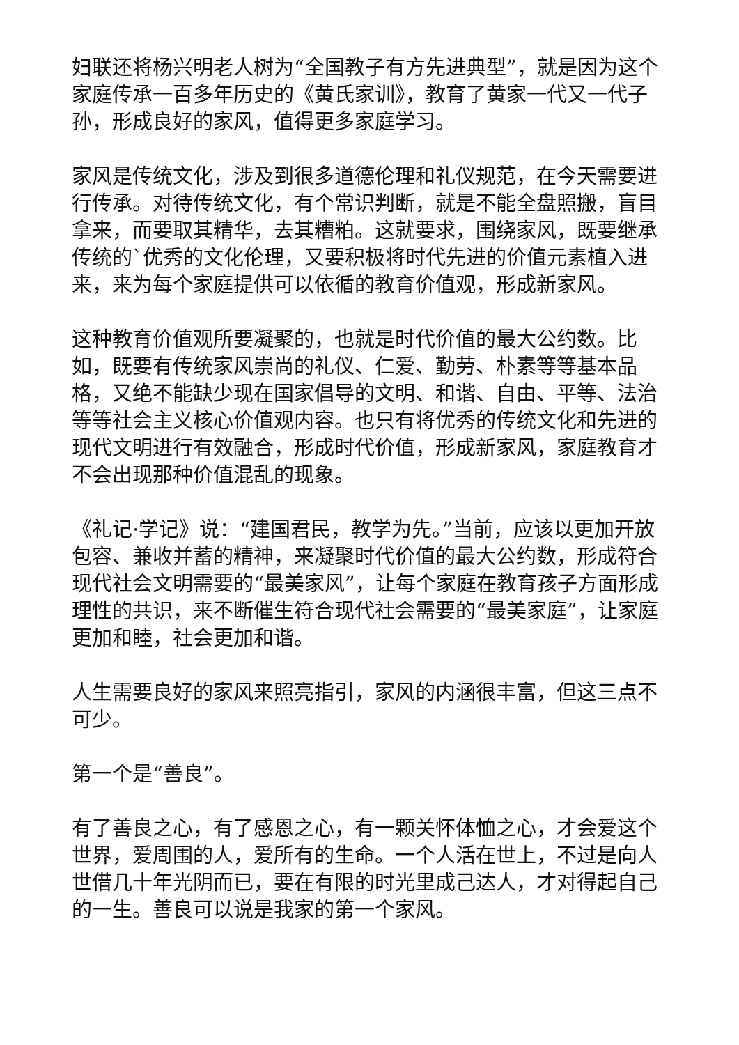妇联还将杨兴明老人树为“全国教子有方先进典型”，就是因为这个家庭传承一百多年历史的《黄氏家训》，教育了黄家一代又一代子孙，形成良好的家风，值得更多家庭学习。
家风是传统文化，涉及到很多道德伦理和礼仪规范，在今天需要进行传承。对待传统文化，有个常识判断，就是不能全盘照搬，盲目拿来，而要取其精华，去其糟粕。这就要求，围绕家风，既要继承传统的`优秀的文化伦理，又要积极将时代先进的价值元素植入进来，来为每个家庭提供可以依循的教育价值观，形成新家风。
这种教育价值观所要凝聚的，也就是时代价值的最大公约数。比如，既要有传统家风崇尚的礼仪、仁爱、勤劳、朴素等等基本品格，又绝不能缺少现在国家倡导的文明、和谐、自由、平等、法治等等社会主义核心价值观内容。也只有将优秀的传统文化和先进的现代文明进行有效融合，形成时代价值，形成新家风，家庭教育才不会出现那种价值混乱的现象。
《礼记·学记》说：“建国君民，教学为先。”当前，应该以更加开放包容、兼收并蓄的精神，来凝聚时代价值的最大公约数，形成符合现代社会文明需要的“最美家风”，让每个家庭在教育孩子方面形成理性的共识，来不断催生符合现代社会需要的“最美家庭”，让家庭更加和睦，社会更加和谐。
人生需要良好的家风来照亮指引，家风的内涵很丰富，但这三点不可少。
第一个是“善良”。
有了善良之心，有了感恩之心，有一颗关怀体恤之心，才会爱这个世界，爱周围的人，爱所有的生命。一个人活在世上，不过是向人世借几十年光阴而已，要在有限的时光里成己达人，才对得起自己的一生。善良可以说是我家的第一个家风。